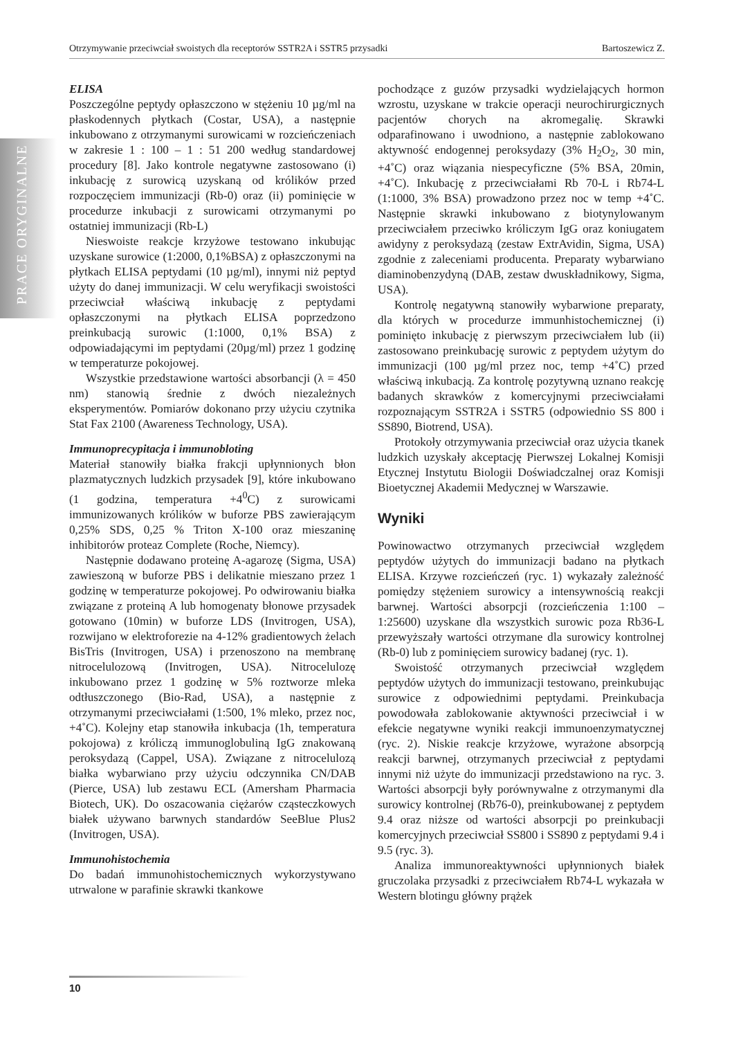Otrzymywanie przeciwciał swoistych dla receptorów SSTR2A i SSTR5 przysadki Bartoszewicz Z.
PRACE ORYGINALNE
ELISA
Poszczególne peptydy opłaszczono w stężeniu 10 µg/ml na płaskodennych płytkach (Costar, USA), a następnie inkubowano z otrzymanymi surowicami w rozcieńczeniach w zakresie 1 : 100 – 1 : 51 200 według standardowej procedury [8]. Jako kontrole negatywne zastosowano (i) inkubację z surowicą uzyskaną od królików przed rozpoczęciem immunizacji (Rb-0) oraz (ii) pominięcie w procedurze inkubacji z surowicami otrzymanymi po ostatniej immunizacji (Rb-L)
Nieswoiste reakcje krzyżowe testowano inkubując uzyskane surowice (1:2000, 0,1%BSA) z opłaszczonymi na płytkach ELISA peptydami (10 µg/ml), innymi niż peptyd użyty do danej immunizacji. W celu weryfikacji swoistości przeciwciał właściwą inkubację z peptydami opłaszczonymi na płytkach ELISA poprzedzono preinkubacją surowic (1:1000, 0,1% BSA) z odpowiadającymi im peptydami (20µg/ml) przez 1 godzinę w temperaturze pokojowej.
Wszystkie przedstawione wartości absorbancji (λ = 450 nm) stanowią średnie z dwóch niezależnych eksperymentów. Pomiarów dokonano przy użyciu czytnika Stat Fax 2100 (Awareness Technology, USA).
Immunoprecypitacja i immunobloting
Materiał stanowiły białka frakcji upłynnionych błon plazmatycznych ludzkich przysadek [9], które inkubowano (1 godzina, temperatura +4<sup>0</sup>C) z surowicami immunizowanych królików w buforze PBS zawierającym 0,25% SDS, 0,25 % Triton X-100 oraz mieszaninę inhibitorów proteaz Complete (Roche, Niemcy).
Następnie dodawano proteinę A-agarozę (Sigma, USA) zawieszoną w buforze PBS i delikatnie mieszano przez 1 godzinę w temperaturze pokojowej. Po odwirowaniu białka związane z proteiną A lub homogenaty błonowe przysadek gotowano (10min) w buforze LDS (Invitrogen, USA), rozwijano w elektroforezie na 4-12% gradientowych żelach BisTris (Invitrogen, USA) i przenoszono na membranę nitrocelulozową (Invitrogen, USA). Nitrocelulozę inkubowano przez 1 godzinę w 5% roztworze mleka odtłuszczonego (Bio-Rad, USA), a następnie z otrzymanymi przeciwciałami (1:500, 1% mleko, przez noc, +4˚C). Kolejny etap stanowiła inkubacja (1h, temperatura pokojowa) z króliczą immunoglobuliną IgG znakowaną peroksydazą (Cappel, USA). Związane z nitrocelulozą białka wybarwiano przy użyciu odczynnika CN/DAB (Pierce, USA) lub zestawu ECL (Amersham Pharmacia Biotech, UK). Do oszacowania ciężarów cząsteczkowych białek używano barwnych standardów SeeBlue Plus2 (Invitrogen, USA).
Immunohistochemia
Do badań immunohistochemicznych wykorzystywano utrwalone w parafinie skrawki tkankowe
pochodzące z guzów przysadki wydzielających hormon wzrostu, uzyskane w trakcie operacji neurochirurgicznych pacjentów chorych na akromegalię. Skrawki odparafinowano i uwodniono, a następnie zablokowano aktywność endogennej peroksydazy (3% H<sub>2</sub>O<sub>2</sub>, 30 min, +4˚C) oraz wiązania niespecyficzne (5% BSA, 20min, +4˚C). Inkubację z przeciwciałami Rb 70-L i Rb74-L (1:1000, 3% BSA) prowadzono przez noc w temp +4˚C. Następnie skrawki inkubowano z biotynylowanym przeciwciałem przeciwko króliczym IgG oraz koniugatem awidyny z peroksydazą (zestaw ExtrAvidin, Sigma, USA) zgodnie z zaleceniami producenta. Preparaty wybarwiano diaminobenzydyną (DAB, zestaw dwuskładnikowy, Sigma, USA).
Kontrolę negatywną stanowiły wybarwione preparaty, dla których w procedurze immunhistochemicznej (i) pominięto inkubację z pierwszym przeciwciałem lub (ii) zastosowano preinkubację surowic z peptydem użytym do immunizacji (100 µg/ml przez noc, temp +4˚C) przed właściwą inkubacją. Za kontrolę pozytywną uznano reakcję badanych skrawków z komercyjnymi przeciwciałami rozpoznającym SSTR2A i SSTR5 (odpowiednio SS 800 i SS890, Biotrend, USA).
Protokoły otrzymywania przeciwciał oraz użycia tkanek ludzkich uzyskały akceptację Pierwszej Lokalnej Komisji Etycznej Instytutu Biologii Doświadczalnej oraz Komisji Bioetycznej Akademii Medycznej w Warszawie.
Wyniki
Powinowactwo otrzymanych przeciwciał względem peptydów użytych do immunizacji badano na płytkach ELISA. Krzywe rozcieńczeń (ryc. 1) wykazały zależność pomiędzy stężeniem surowicy a intensywnością reakcji barwnej. Wartości absorpcji (rozcieńczenia 1:100 – 1:25600) uzyskane dla wszystkich surowic poza Rb36-L przewyższały wartości otrzymane dla surowicy kontrolnej (Rb-0) lub z pominięciem surowicy badanej (ryc. 1).
Swoistość otrzymanych przeciwciał względem peptydów użytych do immunizacji testowano, preinkubując surowice z odpowiednimi peptydami. Preinkubacja powodowała zablokowanie aktywności przeciwciał i w efekcie negatywne wyniki reakcji immunoenzymatycznej (ryc. 2). Niskie reakcje krzyżowe, wyrażone absorpcją reakcji barwnej, otrzymanych przeciwciał z peptydami innymi niż użyte do immunizacji przedstawiono na ryc. 3. Wartości absorpcji były porównywalne z otrzymanymi dla surowicy kontrolnej (Rb76-0), preinkubowanej z peptydem 9.4 oraz niższe od wartości absorpcji po preinkubacji komercyjnych przeciwciał SS800 i SS890 z peptydami 9.4 i 9.5 (ryc. 3).
Analiza immunoreaktywności upłynnionych białek gruczolaka przysadki z przeciwciałem Rb74-L wykazała w Western blotingu główny prążek
10